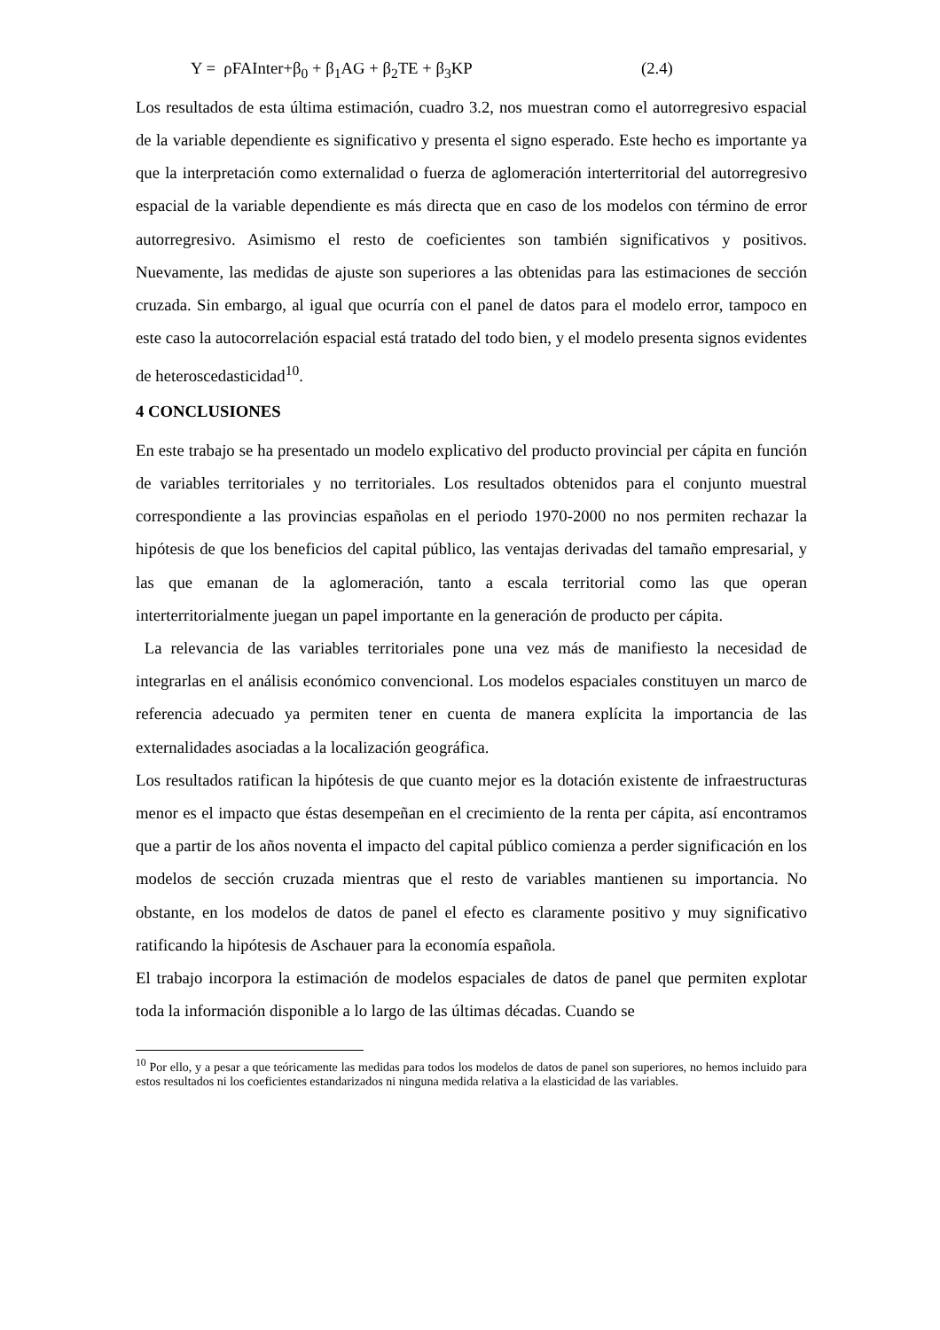Y = ρFAInter+β<sub>0</sub> + β<sub>1</sub>AG + β<sub>2</sub>TE + β<sub>3</sub>KP (2.4)
Los resultados de esta última estimación, cuadro 3.2, nos muestran como el autorregresivo espacial de la variable dependiente es significativo y presenta el signo esperado. Este hecho es importante ya que la interpretación como externalidad o fuerza de aglomeración interterritorial del autorregresivo espacial de la variable dependiente es más directa que en caso de los modelos con término de error autorregresivo. Asimismo el resto de coeficientes son también significativos y positivos. Nuevamente, las medidas de ajuste son superiores a las obtenidas para las estimaciones de sección cruzada. Sin embargo, al igual que ocurría con el panel de datos para el modelo error, tampoco en este caso la autocorrelación espacial está tratado del todo bien, y el modelo presenta signos evidentes de heteroscedasticidad<sup>10</sup>.
4 CONCLUSIONES
En este trabajo se ha presentado un modelo explicativo del producto provincial per cápita en función de variables territoriales y no territoriales. Los resultados obtenidos para el conjunto muestral correspondiente a las provincias españolas en el periodo 1970-2000 no nos permiten rechazar la hipótesis de que los beneficios del capital público, las ventajas derivadas del tamaño empresarial, y las que emanan de la aglomeración, tanto a escala territorial como las que operan interterritorialmente juegan un papel importante en la generación de producto per cápita.
La relevancia de las variables territoriales pone una vez más de manifiesto la necesidad de integrarlas en el análisis económico convencional. Los modelos espaciales constituyen un marco de referencia adecuado ya permiten tener en cuenta de manera explícita la importancia de las externalidades asociadas a la localización geográfica.
Los resultados ratifican la hipótesis de que cuanto mejor es la dotación existente de infraestructuras menor es el impacto que éstas desempeñan en el crecimiento de la renta per cápita, así encontramos que a partir de los años noventa el impacto del capital público comienza a perder significación en los modelos de sección cruzada mientras que el resto de variables mantienen su importancia. No obstante, en los modelos de datos de panel el efecto es claramente positivo y muy significativo ratificando la hipótesis de Aschauer para la economía española.
El trabajo incorpora la estimación de modelos espaciales de datos de panel que permiten explotar toda la información disponible a lo largo de las últimas décadas. Cuando se
<sup>10</sup> Por ello, y a pesar a que teóricamente las medidas para todos los modelos de datos de panel son superiores, no hemos incluido para estos resultados ni los coeficientes estandarizados ni ninguna medida relativa a la elasticidad de las variables.